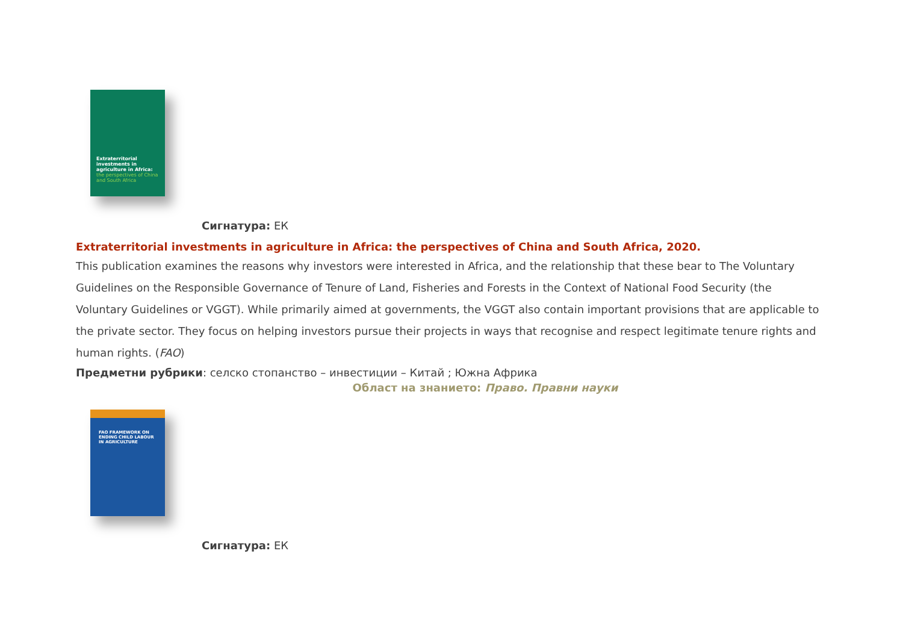Extraterritorial investments in agriculture in Africa:
the perspectives of China and South Africa
Сигнатура: ЕК
Extraterritorial investments in agriculture in Africa: the perspectives of China and South Africa, 2020.
This publication examines the reasons why investors were interested in Africa, and the relationship that these bear to The Voluntary Guidelines on the Responsible Governance of Tenure of Land, Fisheries and Forests in the Context of National Food Security (the Voluntary Guidelines or VGGT). While primarily aimed at governments, the VGGT also contain important provisions that are applicable to the private sector. They focus on helping investors pursue their projects in ways that recognise and respect legitimate tenure rights and human rights. (FAO)
Предметни рубрики: селско стопанство – инвестиции – Китай ; Южна Африка
Област на знанието: Право. Правни науки
FAO FRAMEWORK ON ENDING CHILD LABOUR IN AGRICULTURE
Сигнатура: ЕК